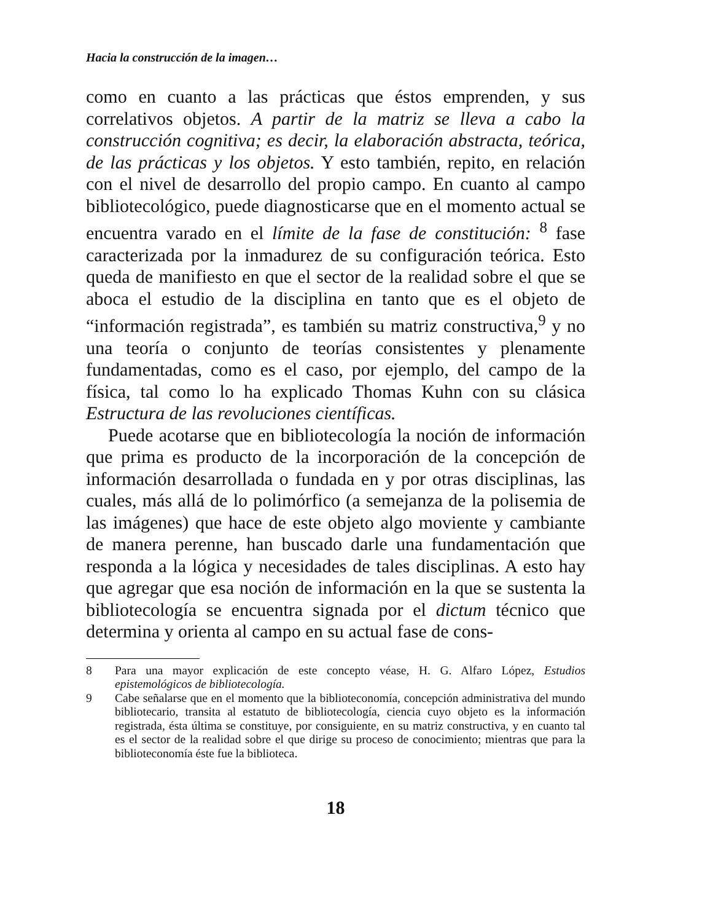Hacia la construcción de la imagen…
como en cuanto a las prácticas que éstos emprenden, y sus correlativos objetos. A partir de la matriz se lleva a cabo la construcción cognitiva; es decir, la elaboración abstracta, teórica, de las prácticas y los objetos. Y esto también, repito, en relación con el nivel de desarrollo del propio campo. En cuanto al campo bibliotecológico, puede diagnosticarse que en el momento actual se encuentra varado en el límite de la fase de constitución: <sup>8</sup> fase caracterizada por la inmadurez de su configuración teórica. Esto queda de manifiesto en que el sector de la realidad sobre el que se aboca el estudio de la disciplina en tanto que es el objeto de “información registrada”, es también su matriz constructiva,<sup>9</sup> y no una teoría o conjunto de teorías consistentes y plenamente fundamentadas, como es el caso, por ejemplo, del campo de la física, tal como lo ha explicado Thomas Kuhn con su clásica Estructura de las revoluciones científicas.
Puede acotarse que en bibliotecología la noción de información que prima es producto de la incorporación de la concepción de información desarrollada o fundada en y por otras disciplinas, las cuales, más allá de lo polimórfico (a semejanza de la polisemia de las imágenes) que hace de este objeto algo moviente y cambiante de manera perenne, han buscado darle una fundamentación que responda a la lógica y necesidades de tales disciplinas. A esto hay que agregar que esa noción de información en la que se sustenta la bibliotecología se encuentra signada por el dictum técnico que determina y orienta al campo en su actual fase de cons-
8 Para una mayor explicación de este concepto véase, H. G. Alfaro López, Estudios epistemológicos de bibliotecología.
9 Cabe señalarse que en el momento que la biblioteconomía, concepción administrativa del mundo bibliotecario, transita al estatuto de bibliotecología, ciencia cuyo objeto es la información registrada, ésta última se constituye, por consiguiente, en su matriz constructiva, y en cuanto tal es el sector de la realidad sobre el que dirige su proceso de conocimiento; mientras que para la biblioteconomía éste fue la biblioteca.
18